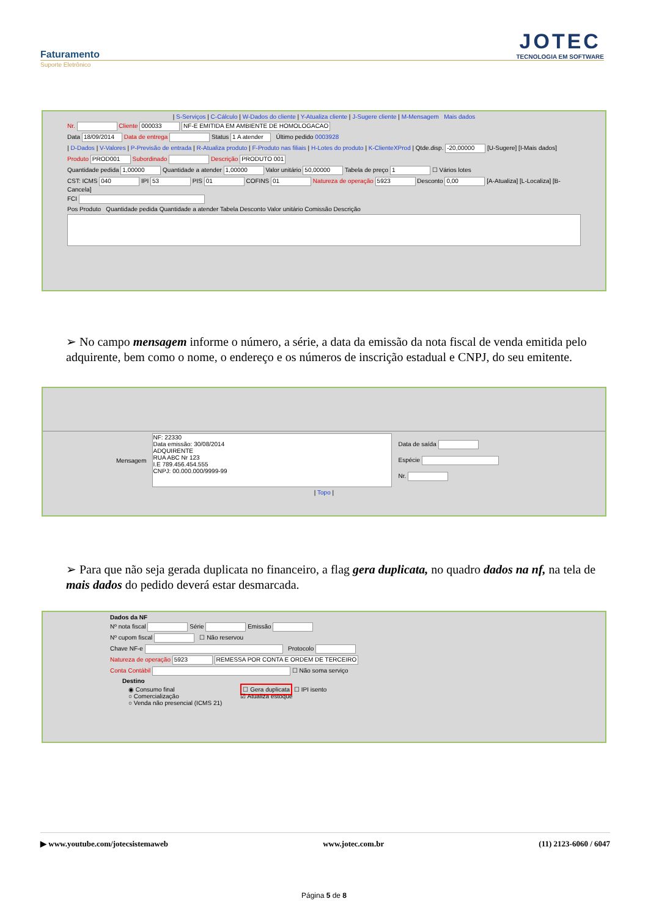Faturamento
Suporte Eletrônico
JOTEC
TECNOLOGIA EM SOFTWARE
| S-Serviços | C-Cálculo | W-Dados do cliente | Y-Atualiza cliente | J-Sugere cliente | M-Mensagem Mais dados
Nr. Cliente 000033 NF-E EMITIDA EM AMBIENTE DE HOMOLOGACAO
Data 18/09/2014 Data de entrega Status 1 A atender Último pedido 0003928
| D-Dados | V-Valores | P-Previsão de entrada | R-Atualiza produto | F-Produto nas filiais | H-Lotes do produto | K-ClienteXProd | Qtde.disp. -20,00000 [U-Sugere] [I-Mais dados]
Produto PROD001 Subordinado Descrição PRODUTO 001
Quantidade pedida 1,00000 Quantidade a atender 1,00000 Valor unitário 50,00000 Tabela de preço 1 ☐ Vários lotes
CST: ICMS 040 IPI 53 PIS 01 COFINS 01 Natureza de operação 5923 Desconto 0,00 [A-Atualiza] [L-Localiza] [B-Cancela]
FCI
Pos Produto Quantidade pedida Quantidade a atender Tabela Desconto Valor unitário Comissão Descrição
➢ No campo mensagem informe o número, a série, a data da emissão da nota fiscal de venda emitida pelo adquirente, bem como o nome, o endereço e os números de inscrição estadual e CNPJ, do seu emitente.
Mensagem
NF: 22330
Data emissão: 30/08/2014
ADQUIRENTE
RUA ABC Nr 123
I.E 789.456.454.555
CNPJ: 00.000.000/9999-99
Data de saída
Espécie
Nr.
| Topo |
➢ Para que não seja gerada duplicata no financeiro, a flag gera duplicata, no quadro dados na nf, na tela de mais dados do pedido deverá estar desmarcada.
Dados da NF
Nº nota fiscal Série Emissão
Nº cupom fiscal ☐ Não reservou
Chave NF-e Protocolo
Natureza de operação 5923 REMESSA POR CONTA E ORDEM DE TERCEIRO
Conta Contábil ☐ Não soma serviço
Destino
◉ Consumo final
○ Comercialização
○ Venda não presencial (ICMS 21) ☐ Gera duplicata ☐ IPI isento
☑ Atualiza estoque
▶ www.youtube.com/jotecsistemaweb www.jotec.com.br (11) 2123-6060 / 6047
Página 5 de 8